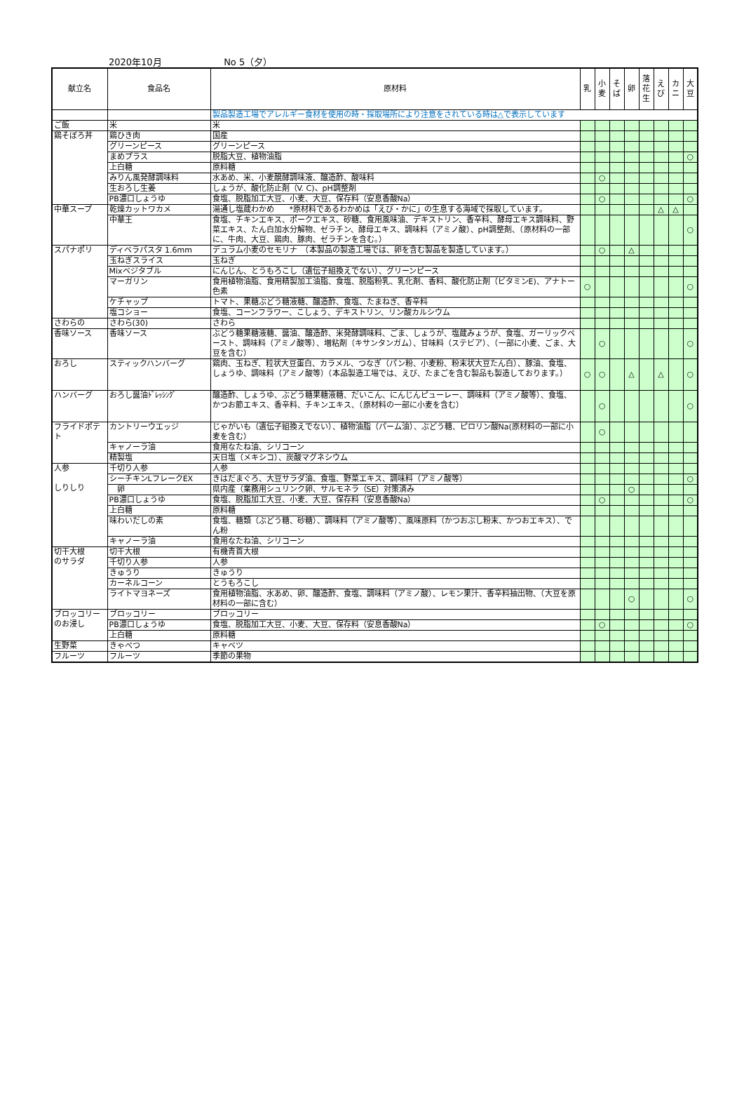2020年10月 No 5（夕）
| 献立名 | 食品名 | 原材料 | 乳 | 小 麦 | そ ば | 卵 | 落 花 生 | え び | カ ニ | 大 豆 |
| --- | --- | --- | --- | --- | --- | --- | --- | --- | --- | --- |
| | | 製品製造工場でアレルギー食材を使用の時・採取場所により注意をされている時は△で表示しています | | | | | | | | |
| ご飯 | 米 | 米 | | | | | | | | |
| 鶏そぼろ丼 | 鶏ひき肉 | 国産 | | | | | | | | |
| | グリーンピース | グリーンピース | | | | | | | | |
| | まめプラス | 脱脂大豆、植物油脂 | | | | | | | | ○ |
| | 上白糖 | 原料糖 | | | | | | | | |
| | みりん風発酵調味料 | 水あめ、米、小麦醗酵調味液、醸造酢、酸味料 | | ○ | | | | | | |
| | 生おろし生姜 | しょうが、酸化防止剤（V. C)、pH調整剤 | | | | | | | | |
| | PB濃口しょうゆ | 食塩、脱脂加工大豆、小麦、大豆、保存料（安息香酸Na） | | ○ | | | | | | ○ |
| 中華スープ | 乾燥カットワカメ | 湯通し塩蔵わかめ *原材料であるわかめは「えび・かに」の生息する海域で採取しています。 | | | | | | △ | △ | |
| | 中華王 | 食塩、チキンエキス、ポークエキス、砂糖、食用風味油、デキストリン、香辛料、酵母エキス調味料、野菜エキス、たん白加水分解物、ゼラチン、酵母エキス、調味料（アミノ酸）、pH調整剤、（原材料の一部に、牛肉、大豆、鶏肉、豚肉、ゼラチンを含む。） | | | | | | | | ○ |
| スパナポリ | ディベラパスタ 1.6mm | デュラム小麦のセモリナ （本製品の製造工場では、卵を含む製品を製造しています。） | | ○ | | △ | | | | |
| | 玉ねぎスライス | 玉ねぎ | | | | | | | | |
| | Mixベジタブル | にんじん、とうもろこし（遺伝子組換えでない）、グリーンピース | | | | | | | | |
| | マーガリン | 食用植物油脂、食用精製加工油脂、食塩、脱脂粉乳、乳化剤、香料、酸化防止剤（ビタミンE)、アナトー色素 | ○ | | | | | | | ○ |
| | ケチャップ | トマト、果糖ぶどう糖液糖、醸造酢、食塩、たまねぎ、香辛料 | | | | | | | | |
| | 塩コショー | 食塩、コーンフラワー、こしょう、デキストリン、リン酸カルシウム | | | | | | | | |
| さわらの | さわら(30) | さわら | | | | | | | | |
| 香味ソース | 香味ソース | ぶどう糖果糖液糖、醤油、醸造酢、米発酵調味料、ごま、しょうが、塩蔵みょうが、食塩、ガーリックペースト、調味料（アミノ酸等）、増粘剤（キサンタンガム）、甘味料（ステビア）、（一部に小麦、ごま、大豆を含む） | | ○ | | | | | | ○ |
| おろし | スティックハンバーグ | 鶏肉、玉ねぎ、粒状大豆蛋白、カラメル、つなぎ（パン粉、小麦粉、粉末状大豆たん白）、豚油、食塩、しょうゆ、調味料（アミノ酸等）（本品製造工場では、えび、たまごを含む製品も製造しております。） | ○ | ○ | | △ | | △ | | ○ |
| ハンバーグ | おろし醤油ﾄﾞﾚｯｼﾝｸﾞ | 醸造酢、しょうゆ、ぶどう糖果糖液糖、だいこん、にんじんピューレー、調味料（アミノ酸等）、食塩、かつお節エキス、香辛料、チキンエキス、（原材料の一部に小麦を含む） | | ○ | | | | | | ○ |
| フライドポテト | カントリーウエッジ | じゃがいも（遺伝子組換えでない）、植物油脂（パーム油）、ぶどう糖、ピロリン酸Na(原材料の一部に小麦を含む） | | ○ | | | | | | |
| | キャノーラ油 | 食用なたね油、シリコーン | | | | | | | | |
| | 精製塩 | 天日塩（メキシコ）、炭酸マグネシウム | | | | | | | | |
| 人参 しりしり | 千切り人参 | 人参 | | | | | | | | |
| | シーチキンLフレークEX | きはだまぐろ、大豆サラダ油、食塩、野菜エキス、調味料（アミノ酸等） | | | | | | | | ○ |
| | 卵 | 県内産（業務用シュリンク卵、サルモネラ（SE）対策済み | | | | ○ | | | | |
| | PB濃口しょうゆ | 食塩、脱脂加工大豆、小麦、大豆、保存料（安息香酸Na） | | ○ | | | | | | ○ |
| | 上白糖 | 原料糖 | | | | | | | | |
| | 味わいだしの素 | 食塩、糖類（ぶどう糖、砂糖）、調味料（アミノ酸等）、風味原料（かつおぶし粉末、かつおエキス）、でん粉 | | | | | | | | |
| | キャノーラ油 | 食用なたね油、シリコーン | | | | | | | | |
| 切干大根 のサラダ | 切干大根 | 有機青首大根 | | | | | | | | |
| | 千切り人参 | 人参 | | | | | | | | |
| | きゅうり | きゅうり | | | | | | | | |
| | カーネルコーン | とうもろこし | | | | | | | | |
| | ライトマヨネーズ | 食用植物油脂、水あめ、卵、醸造酢、食塩、調味料（アミノ酸）、レモン果汁、香辛料抽出物、（大豆を原材料の一部に含む） | | | | ○ | | | | ○ |
| ブロッコリー のお浸し | ブロッコリー | ブロッコリー | | | | | | | | |
| | PB濃口しょうゆ | 食塩、脱脂加工大豆、小麦、大豆、保存料（安息香酸Na） | | ○ | | | | | | ○ |
| | 上白糖 | 原料糖 | | | | | | | | |
| 生野菜 | きゃべつ | キャベツ | | | | | | | | |
| フルーツ | フルーツ | 季節の果物 | | | | | | | | |